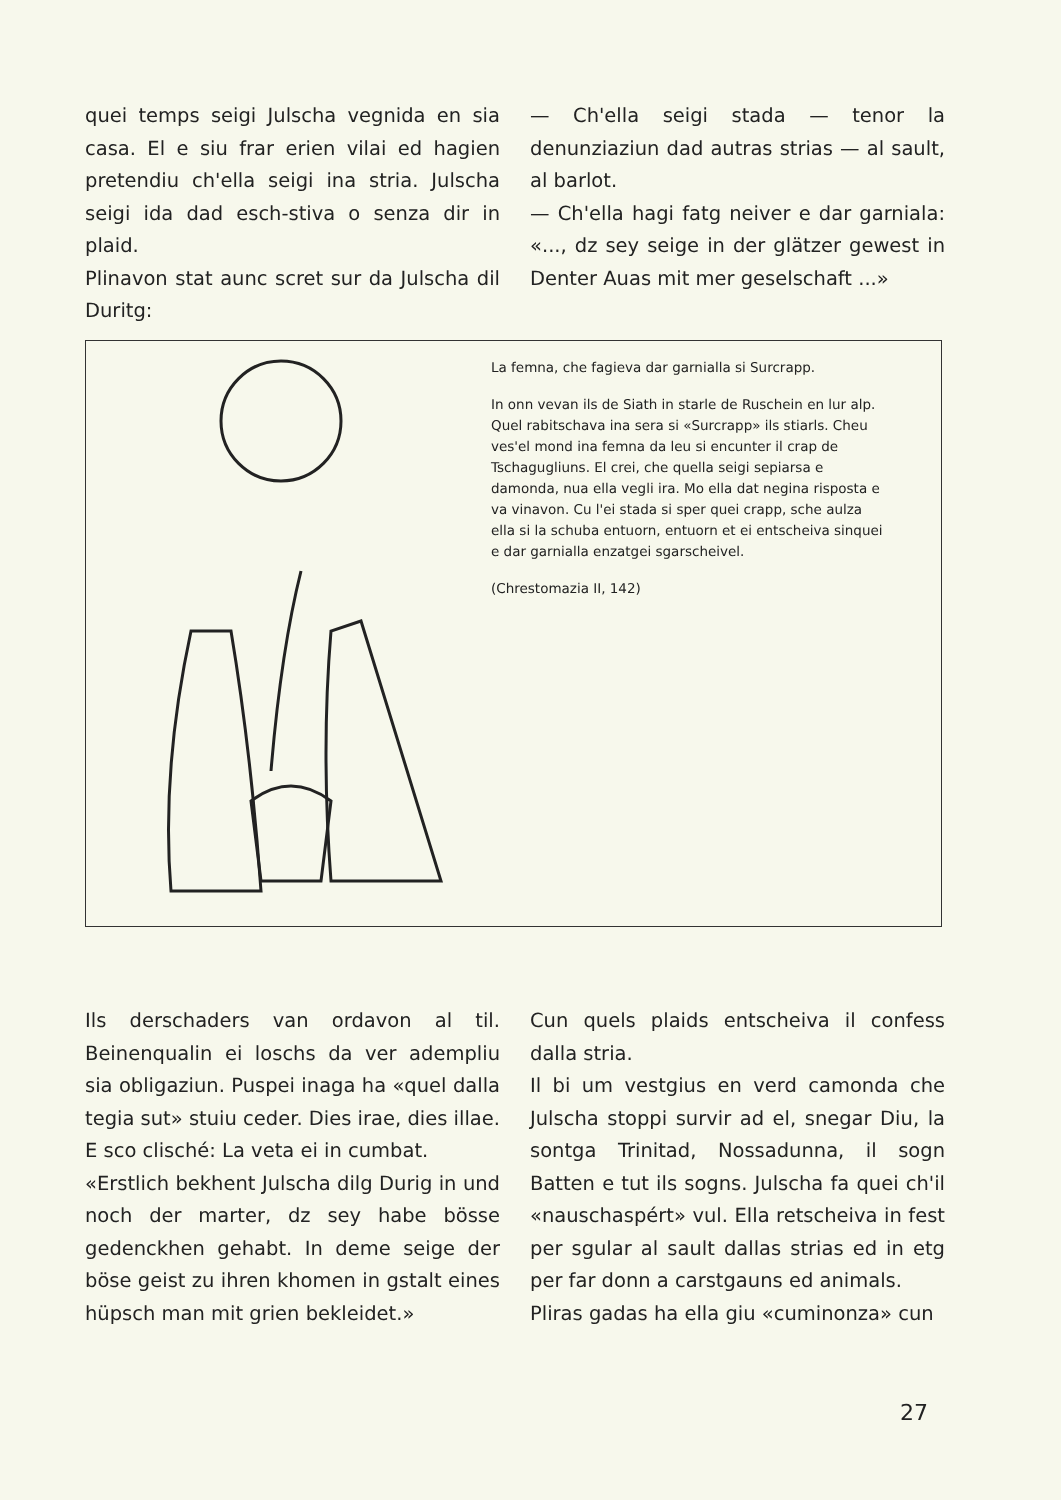quei temps seigi Julscha vegnida en sia casa. El e siu frar erien vilai ed hagien pretendiu ch'ella seigi ina stria. Julscha seigi ida dad esch-stiva o senza dir in plaid.
Plinavon stat aunc scret sur da Julscha dil Duritg:
— Ch'ella seigi stada — tenor la denunziaziun dad autras strias — al sault, al barlot.
— Ch'ella hagi fatg neiver e dar garniala: «..., dz sey seige in der glätzer gewest in Denter Auas mit mer geselschaft ...»
La femna, che fagieva dar garnialla si Surcrapp.
In onn vevan ils de Siath in starle de Ruschein en lur alp. Quel rabitschava ina sera si «Surcrapp» ils stiarls. Cheu ves'el mond ina femna da leu si encunter il crap de Tschagugliuns. El crei, che quella seigi sepiarsa e damonda, nua ella vegli ira. Mo ella dat negina risposta e va vinavon. Cu l'ei stada si sper quei crapp, sche aulza ella si la schuba entuorn, entuorn et ei entscheiva sinquei e dar garnialla enzatgei sgarscheivel.
(Chrestomazia II, 142)
Ils derschaders van ordavon al til. Beinenqualin ei loschs da ver adempliu sia obligaziun. Puspei inaga ha «quel dalla tegia sut» stuiu ceder. Dies irae, dies illae. E sco clisché: La veta ei in cumbat.
«Erstlich bekhent Julscha dilg Durig in und noch der marter, dz sey habe bösse gedenckhen gehabt. In deme seige der böse geist zu ihren khomen in gstalt eines hüpsch man mit grien bekleidet.»
Cun quels plaids entscheiva il confess dalla stria.
Il bi um vestgius en verd camonda che Julscha stoppi survir ad el, snegar Diu, la sontga Trinitad, Nossadunna, il sogn Batten e tut ils sogns. Julscha fa quei ch'il «nauschaspért» vul. Ella retscheiva in fest per sgular al sault dallas strias ed in etg per far donn a carstgauns ed animals.
Pliras gadas ha ella giu «cuminonza» cun
27